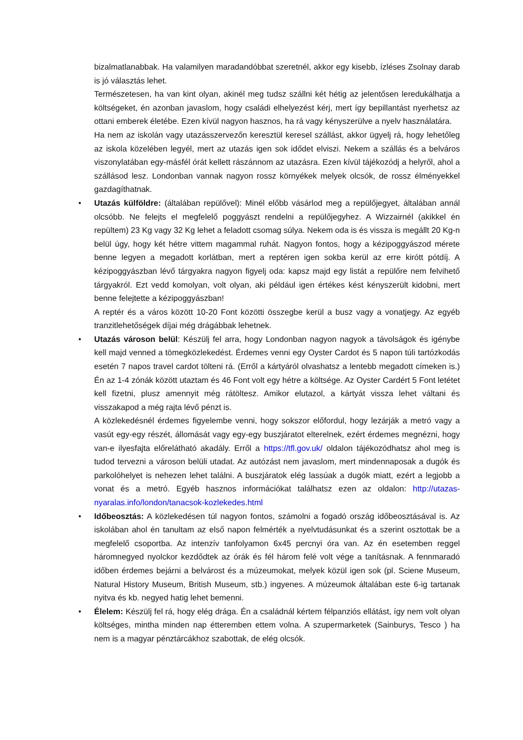bizalmatlanabbak. Ha valamilyen maradandóbbat szeretnél, akkor egy kisebb, ízléses Zsolnay darab is jó választás lehet.
Természetesen, ha van kint olyan, akinél meg tudsz szállni két hétig az jelentősen leredukálhatja a költségeket, én azonban javaslom, hogy családi elhelyezést kérj, mert így bepillantást nyerhetsz az ottani emberek életébe. Ezen kívül nagyon hasznos, ha rá vagy kényszerülve a nyelv használatára.
Ha nem az iskolán vagy utazásszervezőn keresztül keresel szállást, akkor ügyelj rá, hogy lehetőleg az iskola közelében legyél, mert az utazás igen sok idődet elviszi. Nekem a szállás és a belváros viszonylatában egy-másfél órát kellett rászánnom az utazásra. Ezen kívül tájékozódj a helyről, ahol a szállásod lesz. Londonban vannak nagyon rossz környékek melyek olcsók, de rossz élményekkel gazdagíthatnak.
•
Utazás külföldre: (általában repülővel): Minél előbb vásárlod meg a repülőjegyet, általában annál olcsóbb. Ne felejts el megfelelő poggyászt rendelni a repülőjegyhez. A Wizzairnél (akikkel én repültem) 23 Kg vagy 32 Kg lehet a feladott csomag súlya. Nekem oda is és vissza is megállt 20 Kg-n belül úgy, hogy két hétre vittem magammal ruhát. Nagyon fontos, hogy a kézipoggyászod mérete benne legyen a megadott korlátban, mert a reptéren igen sokba kerül az erre kirótt pótdíj. A kézipoggyászban lévő tárgyakra nagyon figyelj oda: kapsz majd egy listát a repülőre nem felvihető tárgyakról. Ezt vedd komolyan, volt olyan, aki például igen értékes kést kényszerült kidobni, mert benne felejtette a kézipoggyászban!
A reptér és a város között 10-20 Font közötti összegbe kerül a busz vagy a vonatjegy. Az egyéb tranzitlehetőségek díjai még drágábbak lehetnek.
•
Utazás városon belül: Készülj fel arra, hogy Londonban nagyon nagyok a távolságok és igénybe kell majd venned a tömegközlekedést. Érdemes venni egy Oyster Cardot és 5 napon túli tartózkodás esetén 7 napos travel cardot tölteni rá. (Erről a kártyáról olvashatsz a lentebb megadott címeken is.) Én az 1-4 zónák között utaztam és 46 Font volt egy hétre a költsége. Az Oyster Cardért 5 Font letétet kell fizetni, plusz amennyit még rátöltesz. Amikor elutazol, a kártyát vissza lehet váltani és visszakapod a még rajta lévő pénzt is.
A közlekedésnél érdemes figyelembe venni, hogy sokszor előfordul, hogy lezárják a metró vagy a vasút egy-egy részét, állomását vagy egy-egy buszjáratot elterelnek, ezért érdemes megnézni, hogy van-e ilyesfajta előrelátható akadály. Erről a https://tfl.gov.uk/ oldalon tájékozódhatsz ahol meg is tudod tervezni a városon belüli utadat. Az autózást nem javaslom, mert mindennaposak a dugók és parkolóhelyet is nehezen lehet találni. A buszjáratok elég lassúak a dugók miatt, ezért a legjobb a vonat és a metró. Egyéb hasznos információkat találhatsz ezen az oldalon: http://utazas-nyaralas.info/london/tanacsok-kozlekedes.html
•
Időbeosztás: A közlekedésen túl nagyon fontos, számolni a fogadó ország időbeosztásával is. Az iskolában ahol én tanultam az első napon felmérték a nyelvtudásunkat és a szerint osztottak be a megfelelő csoportba. Az intenzív tanfolyamon 6x45 percnyi óra van. Az én esetemben reggel háromnegyed nyolckor kezdődtek az órák és fél három felé volt vége a tanításnak. A fennmaradó időben érdemes bejárni a belvárost és a múzeumokat, melyek közül igen sok (pl. Sciene Museum, Natural History Museum, British Museum, stb.) ingyenes. A múzeumok általában este 6-ig tartanak nyitva és kb. negyed hatig lehet bemenni.
•
Élelem: Készülj fel rá, hogy elég drága. Én a családnál kértem félpanziós ellátást, így nem volt olyan költséges, mintha minden nap étteremben ettem volna. A szupermarketek (Sainburys, Tesco ) ha nem is a magyar pénztárcákhoz szabottak, de elég olcsók.